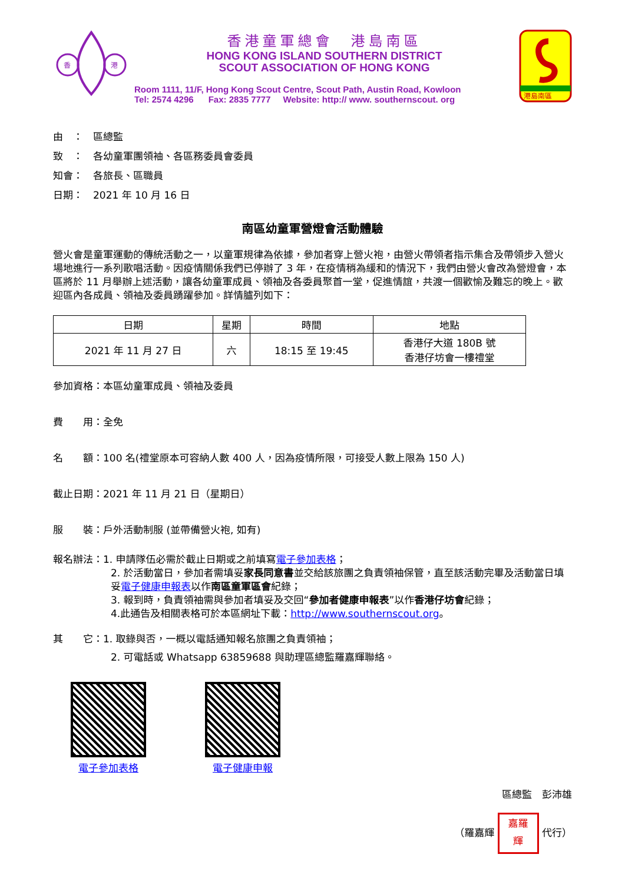香
港
香港童軍總會　港島南區
HONG KONG ISLAND SOUTHERN DISTRICT
SCOUT ASSOCIATION OF HONG KONG
Room 1111, 11/F, Hong Kong Scout Centre, Scout Path, Austin Road, Kowloon
Tel: 2574 4296 Fax: 2835 7777 Website: http:// www. southernscout. org
港島南區
由　：　區總監
致　：　各幼童軍團領袖、各區務委員會委員
知會：　各旅長、區職員
日期：　2021 年 10 月 16 日
南區幼童軍營燈會活動體驗
營火會是童軍運動的傳統活動之一，以童軍規律為依據，參加者穿上營火袍，由營火帶領者指示集合及帶領步入營火場地進行一系列歌唱活動。因疫情關係我們已停辦了 3 年，在疫情稍為緩和的情況下，我們由營火會改為營燈會，本區將於 11 月舉辦上述活動，讓各幼童軍成員、領袖及各委員聚首一堂，促進情誼，共渡一個歡愉及難忘的晚上。歡迎區內各成員、領袖及委員踴躍參加。詳情臚列如下：
| 日期 | 星期 | 時間 | 地點 |
| --- | --- | --- | --- |
| 2021 年 11 月 27 日 | 六 | 18:15 至 19:45 | 香港仔大道 180B 號 香港仔坊會一樓禮堂 |
參加資格：本區幼童軍成員、領袖及委員
費　　用：全免
名　　額：100 名(禮堂原本可容納人數 400 人，因為疫情所限，可接受人數上限為 150 人)
截止日期：2021 年 11 月 21 日（星期日）
服　　裝：戶外活動制服 (並帶備營火袍, 如有)
報名辦法：1. 申請隊伍必需於截止日期或之前填寫電子參加表格；
2. 於活動當日，參加者需填妥家長同意書並交給該旅團之負責領袖保管，直至該活動完畢及活動當日填妥電子健康申報表以作南區童軍區會紀錄；
3. 報到時，負責領袖需與參加者填妥及交回“參加者健康申報表”以作香港仔坊會紀錄；
4.此通告及相關表格可於本區網址下載：http://www.southernscout.org。
其　　它：1. 取錄與否，一概以電話通知報名旅團之負責領袖；
2. 可電話或 Whatsapp 63859688 與助理區總監羅嘉輝聯絡。
電子參加表格
電子健康申報
區總監　彭沛雄
（羅嘉輝 嘉羅
輝 代行）